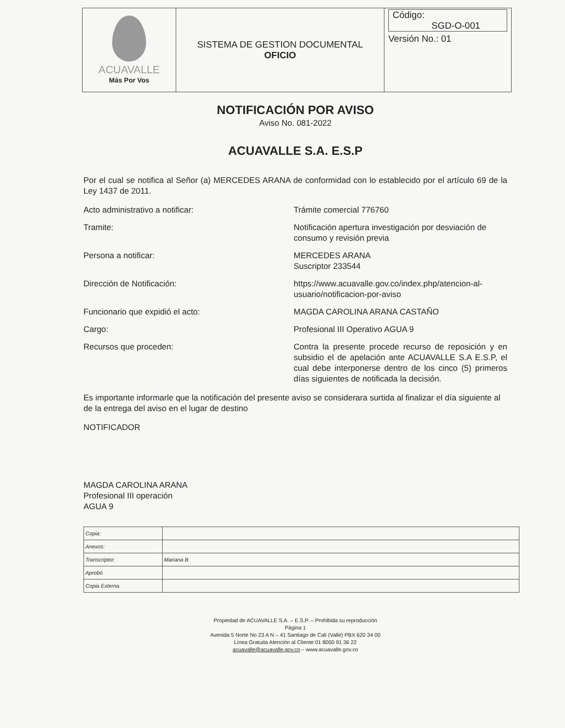| ACUAVALLE Más Por Vos | SISTEMA DE GESTION DOCUMENTAL OFICIO | Código: SGD-O-001 Versión No.: 01 |
NOTIFICACIÓN POR AVISO
Aviso No. 081-2022
ACUAVALLE S.A. E.S.P
Por el cual se notifica al Señor (a) MERCEDES ARANA de conformidad con lo establecido por el artículo 69 de la Ley 1437 de 2011.
Acto administrativo a notificar: Trámite comercial 776760
Tramite: Notificación apertura investigación por desviación de consumo y revisión previa
Persona a notificar: MERCEDES ARANA
Suscriptor 233544
Dirección de Notificación: https://www.acuavalle.gov.co/index.php/atencion-al-usuario/notificacion-por-aviso
Funcionario que expidió el acto: MAGDA CAROLINA ARANA CASTAÑO
Cargo: Profesional III Operativo AGUA 9
Recursos que proceden: Contra la presente procede recurso de reposición y en subsidio el de apelación ante ACUAVALLE S.A E.S.P, el cual debe interponerse dentro de los cinco (5) primeros días siguientes de notificada la decisión.
Es importante informarle que la notificación del presente aviso se considerara surtida al finalizar el día siguiente al de la entrega del aviso en el lugar de destino
NOTIFICADOR
MAGDA CAROLINA ARANA
Profesional III operación
AGUA 9
| Copia: | |
| Anexos: | |
| Transcriptor: | Mariana B |
| Aprobó | |
| Copia Externa | |
Propiedad de ACUAVALLE S.A. – E.S.P. – Prohibida su reproducción
Página 1
Avenida 5 Norte No 23 A N – 41 Santiago de Cali (Valle) PBX 620 34 00
Línea Gratuita Atención al Cliente 01 8000 91 36 22
acuavalle@acuavalle.gov.co – www.acuavalle.gov.co